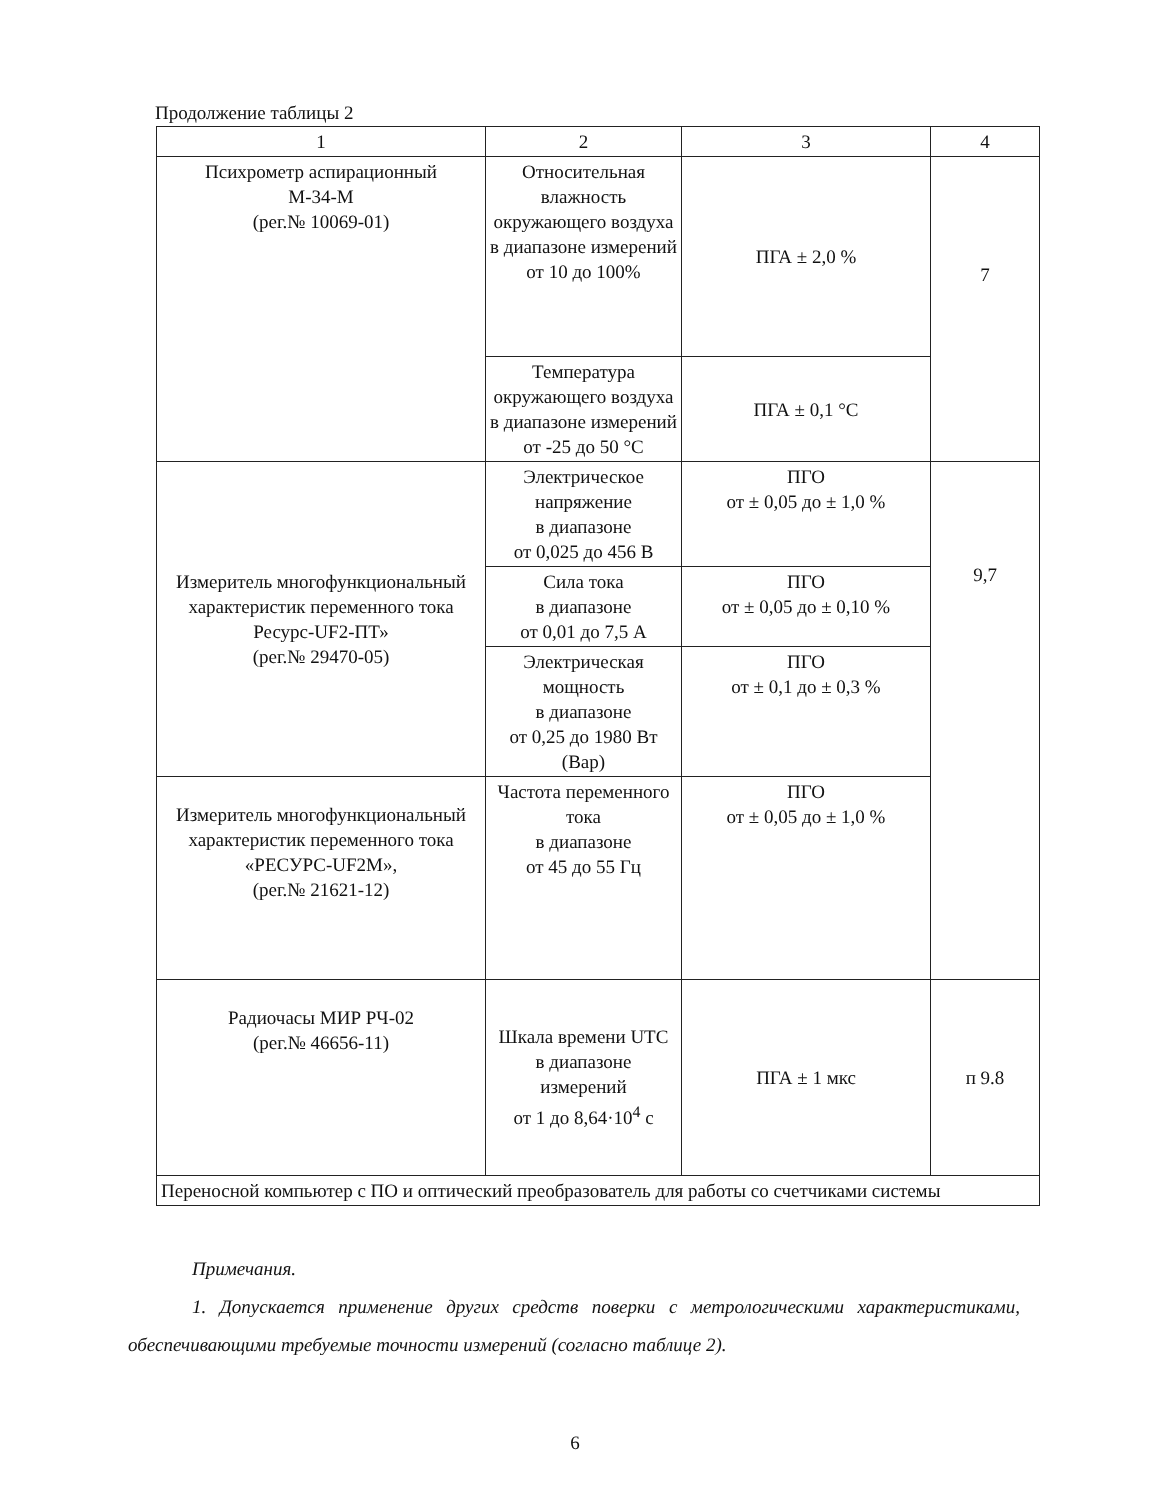Продолжение таблицы 2
| 1 | 2 | 3 | 4 |
| --- | --- | --- | --- |
| Психрометр аспирационный М-34-М (рег.№ 10069-01) | Относительная влажность окружающего воздуха в диапазоне измерений от 10 до 100% | ПГА ± 2,0 % | 7 |
| | Температура окружающего воздуха в диапазоне измерений от -25 до 50 °С | ПГА ± 0,1 °С | |
| Измеритель многофункциональный характеристик переменного тока Ресурс-UF2-ПТ» (рег.№ 29470-05) | Электрическое напряжение в диапазоне от 0,025 до 456 В | ПГО от ± 0,05 до ± 1,0 % | 9,7 |
| | Сила тока в диапазоне от 0,01 до 7,5 А | ПГО от ± 0,05 до ± 0,10 % | |
| | Электрическая мощность в диапазоне от 0,25 до 1980 Вт (Вар) | ПГО от ± 0,1 до ± 0,3 % | |
| Измеритель многофункциональный характеристик переменного тока «РЕСУРС-UF2M», (рег.№ 21621-12) | Частота переменного тока в диапазоне от 45 до 55 Гц | ПГО от ± 0,05 до ± 1,0 % | |
| Радиочасы МИР РЧ-02 (рег.№ 46656-11) | Шкала времени UTC в диапазоне измерений от 1 до 8,64·10<sup>4</sup> с | ПГА ± 1 мкс | п 9.8 |
| Переносной компьютер с ПО и оптический преобразователь для работы со счетчиками системы | | | |
Примечания.
1. Допускается применение других средств поверки с метрологическими характеристиками, обеспечивающими требуемые точности измерений (согласно таблице 2).
6